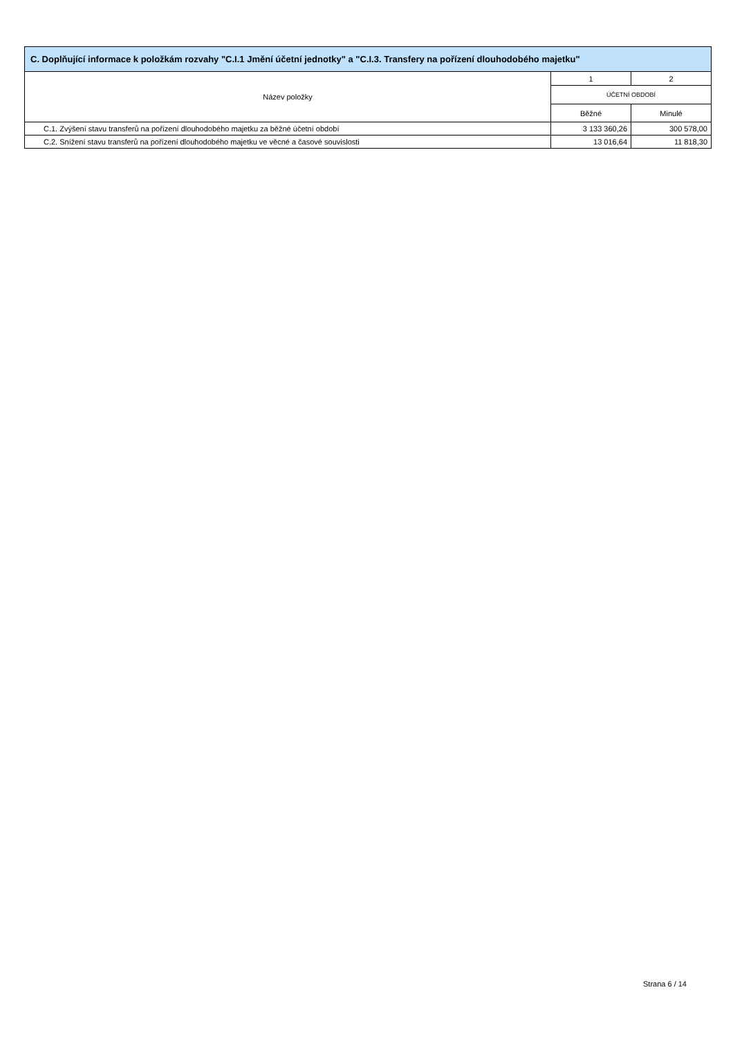| C. Doplňující informace k položkám rozvahy "C.I.1 Jmění účetní jednotky" a "C.I.3. Transfery na pořízení dlouhodobého majetku" | | |
| --- | --- | --- |
| Název položky | 1 | 2 |
| | ÚČETNÍ OBDOBÍ | |
| | Běžné | Minulé |
| C.1. Zvýšení stavu transferů na pořízení dlouhodobého majetku za běžné účetní období | 3 133 360,26 | 300 578,00 |
| C.2. Snížení stavu transferů na pořízení dlouhodobého majetku ve věcné a časové souvislosti | 13 016,64 | 11 818,30 |
Strana 6 / 14